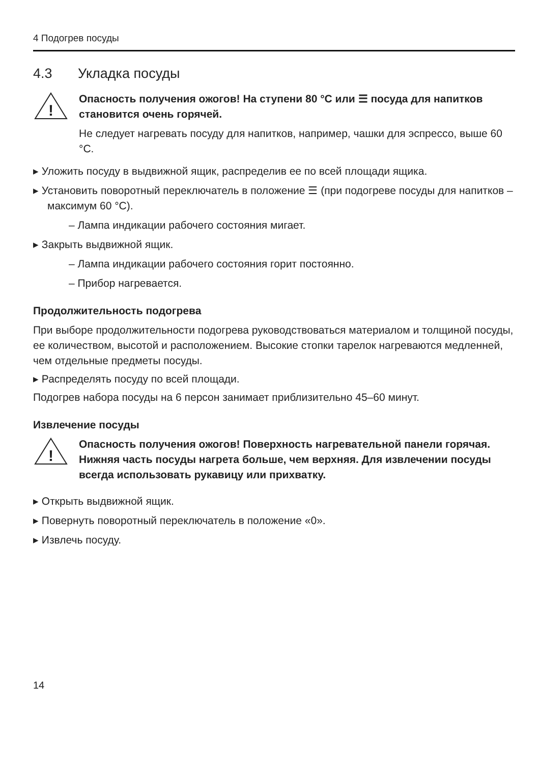4 Подогрев посуды
4.3 Укладка посуды
!
Опасность получения ожогов! На ступени 80 °C или ☰ посуда для напитков становится очень горячей.
Не следует нагревать посуду для напитков, например, чашки для эспрессо, выше 60 °C.
▸ Уложить посуду в выдвижной ящик, распределив ее по всей площади ящика.
▸ Установить поворотный переключатель в положение ☰ (при подогреве посуды для напитков – максимум 60 °C).
– Лампа индикации рабочего состояния мигает.
▸ Закрыть выдвижной ящик.
– Лампа индикации рабочего состояния горит постоянно.
– Прибор нагревается.
Продолжительность подогрева
При выборе продолжительности подогрева руководствоваться материалом и толщиной посуды, ее количеством, высотой и расположением. Высокие стопки тарелок нагреваются медленней, чем отдельные предметы посуды.
▸ Распределять посуду по всей площади.
Подогрев набора посуды на 6 персон занимает приблизительно 45–60 минут.
Извлечение посуды
!
Опасность получения ожогов! Поверхность нагревательной панели горячая. Нижняя часть посуды нагрета больше, чем верхняя. Для извлечении посуды всегда использовать рукавицу или прихватку.
▸ Открыть выдвижной ящик.
▸ Повернуть поворотный переключатель в положение «0».
▸ Извлечь посуду.
14